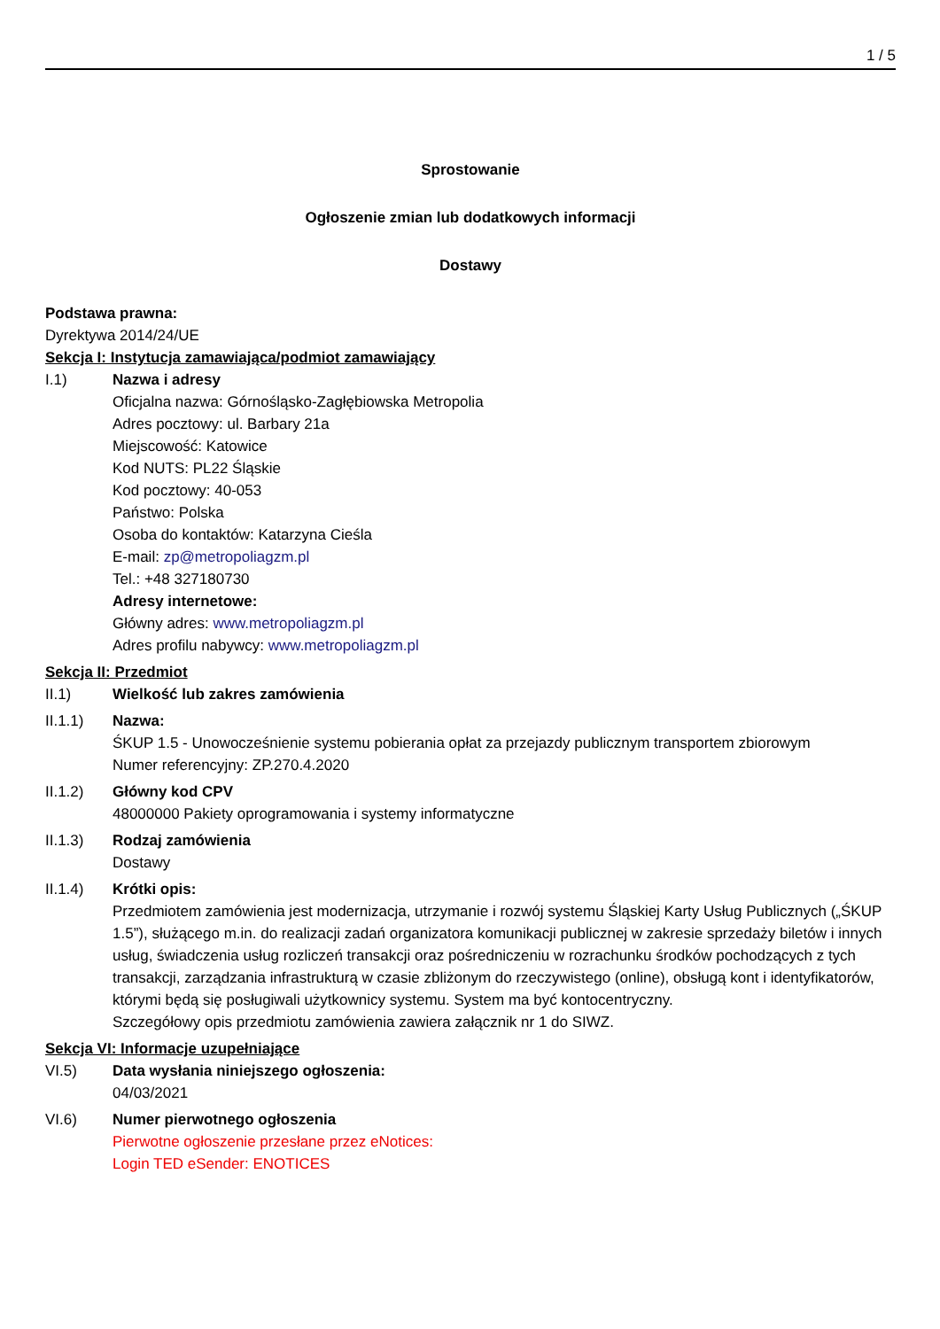1 / 5
Sprostowanie
Ogłoszenie zmian lub dodatkowych informacji
Dostawy
Podstawa prawna:
Dyrektywa 2014/24/UE
Sekcja I: Instytucja zamawiająca/podmiot zamawiający
I.1) Nazwa i adresy
Oficjalna nazwa: Górnośląsko-Zagłębiowska Metropolia
Adres pocztowy: ul. Barbary 21a
Miejscowość: Katowice
Kod NUTS: PL22 Śląskie
Kod pocztowy: 40-053
Państwo: Polska
Osoba do kontaktów: Katarzyna Cieśla
E-mail: zp@metropoliagzm.pl
Tel.: +48 327180730
Adresy internetowe:
Główny adres: www.metropoliagzm.pl
Adres profilu nabywcy: www.metropoliagzm.pl
Sekcja II: Przedmiot
II.1) Wielkość lub zakres zamówienia
II.1.1) Nazwa:
ŚKUP 1.5 - Unowocześnienie systemu pobierania opłat za przejazdy publicznym transportem zbiorowym
Numer referencyjny: ZP.270.4.2020
II.1.2) Główny kod CPV
48000000 Pakiety oprogramowania i systemy informatyczne
II.1.3) Rodzaj zamówienia
Dostawy
II.1.4) Krótki opis:
Przedmiotem zamówienia jest modernizacja, utrzymanie i rozwój systemu Śląskiej Karty Usług Publicznych („ŚKUP 1.5”), służącego m.in. do realizacji zadań organizatora komunikacji publicznej w zakresie sprzedaży biletów i innych usług, świadczenia usług rozliczeń transakcji oraz pośredniczeniu w rozrachunku środków pochodzących z tych transakcji, zarządzania infrastrukturą w czasie zbliżonym do rzeczywistego (online), obsługą kont i identyfikatorów, którymi będą się posługiwali użytkownicy systemu. System ma być kontocentryczny.
Szczegółowy opis przedmiotu zamówienia zawiera załącznik nr 1 do SIWZ.
Sekcja VI: Informacje uzupełniające
VI.5) Data wysłania niniejszego ogłoszenia:
04/03/2021
VI.6) Numer pierwotnego ogłoszenia
Pierwotne ogłoszenie przesłane przez eNotices:
Login TED eSender: ENOTICES